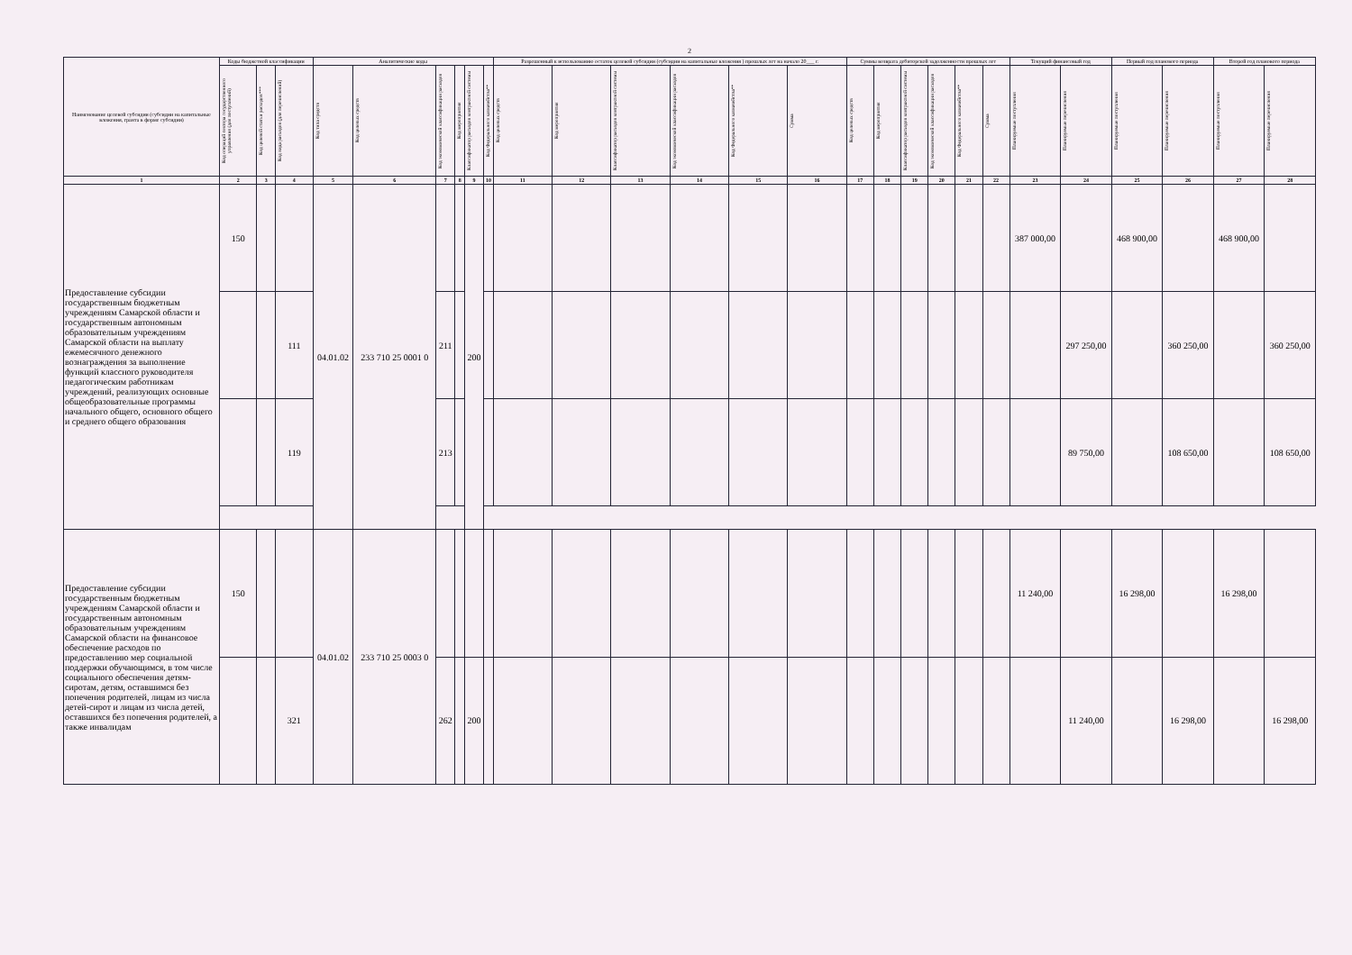2
| Наименование целевой субсидии (субсидии на капитальные вложения, гранта в форме субсидии) | Коды бюджетной классификации | | | Аналитические коды | | | | | | Разрешенный к использованию остаток целевой субсидии (субсидии на капитальные вложения ) прошлых лет на начало 20___ г. | | | | | | Суммы возврата дебиторской задолженности прошлых лет | | | | | | Текущий финансовый год | | Первый год планового периода | | Второй год планового периода | |
| --- | --- | --- | --- | --- | --- | --- | --- | --- | --- | --- | --- | --- | --- | --- | --- | --- | --- | --- | --- | --- | --- | --- | --- | --- | --- | --- | --- |
| | Код операций сектора государственного управления (для поступлений) | Код целевой статьи расходов*** | Код вида расходов (для перечислений) | Код типа средств | Код целевых средств | Код экономической классификации расходов | Код мероприятия | Классификатор расходов контрактной системы | Код Федерального казначейства** | Код целевых средств | Код мероприятия | Классификатор расходов контрактной системы | Код экономической классификации расходов | Код Федерального казначейства** | Сумма | Код целевых средств | Код мероприятия | Классификатор расходов контрактной системы | Код экономической классификации расходов | Код Федерального казначейства** | Сумма | Планируемые поступления | Планируемые перечисления | Планируемые поступления | Планируемые перечисления | Планируемые поступления | Планируемые перечисления |
| 1 | 2 | 3 | 4 | 5 | 6 | 7 | 8 | 9 | 10 | 11 | 12 | 13 | 14 | 15 | 16 | 17 | 18 | 19 | 20 | 21 | 22 | 23 | 24 | 25 | 26 | 27 | 28 |
| Предоставление субсидии государственным бюджетным учреждениям Самарской области и государственным автономным образовательным учреждениям Самарской области на выплату ежемесячного денежного вознаграждения за выполнение функций классного руководителя педагогическим работникам учреждений, реализующих основные общеобразовательные программы начального общего, основного общего и среднего общего образования | 150 | | | 04.01.02 | 233 710 25 0001 0 | | | 200 | | | | | | | | | | | | | | 387 000,00 | | 468 900,00 | | 468 900,00 | |
| | | | 111 | | | 211 | | | | | | | | | | | | | | | | | 297 250,00 | | 360 250,00 | | 360 250,00 |
| | | | 119 | | | 213 | | | | | | | | | | | | | | | | | 89 750,00 | | 108 650,00 | | 108 650,00 |
| Предоставление субсидии государственным бюджетным учреждениям Самарской области и государственным автономным образовательным учреждениям Самарской области на финансовое обеспечение расходов по предоставлению мер социальной поддержки обучающимся, в том числе социального обеспечения детям-сиротам, детям, оставшимся без попечения родителей, лицам из числа детей-сирот и лицам из числа детей, оставшихся без попечения родителей, а также инвалидам | 150 | | | 04.01.02 | 233 710 25 0003 0 | | | | | | | | | | | | | | | | | 11 240,00 | | 16 298,00 | | 16 298,00 | |
| | | | 321 | | | 262 | | 200 | | | | | | | | | | | | | | | 11 240,00 | | 16 298,00 | | 16 298,00 |